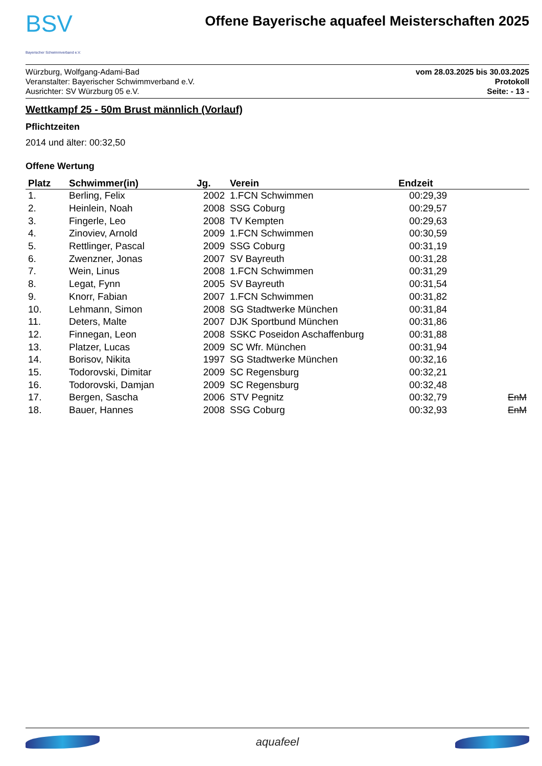BSV
Bayerischer Schwimmverband e.V.
Offene Bayerische aquafeel Meisterschaften 2025
Würzburg, Wolfgang-Adami-Bad
Veranstalter: Bayerischer Schwimmverband e.V.
Ausrichter: SV Würzburg 05 e.V.
vom 28.03.2025 bis 30.03.2025
Protokoll
Seite: - 13 -
Wettkampf 25 - 50m Brust männlich (Vorlauf)
Pflichtzeiten
2014 und älter: 00:32,50
Offene Wertung
| Platz | Schwimmer(in) | Jg. | Verein | Endzeit | |
| --- | --- | --- | --- | --- | --- |
| 1. | Berling, Felix | 2002 | 1.FCN Schwimmen | 00:29,39 | |
| 2. | Heinlein, Noah | 2008 | SSG Coburg | 00:29,57 | |
| 3. | Fingerle, Leo | 2008 | TV Kempten | 00:29,63 | |
| 4. | Zinoviev, Arnold | 2009 | 1.FCN Schwimmen | 00:30,59 | |
| 5. | Rettlinger, Pascal | 2009 | SSG Coburg | 00:31,19 | |
| 6. | Zwenzner, Jonas | 2007 | SV Bayreuth | 00:31,28 | |
| 7. | Wein, Linus | 2008 | 1.FCN Schwimmen | 00:31,29 | |
| 8. | Legat, Fynn | 2005 | SV Bayreuth | 00:31,54 | |
| 9. | Knorr, Fabian | 2007 | 1.FCN Schwimmen | 00:31,82 | |
| 10. | Lehmann, Simon | 2008 | SG Stadtwerke München | 00:31,84 | |
| 11. | Deters, Malte | 2007 | DJK Sportbund München | 00:31,86 | |
| 12. | Finnegan, Leon | 2008 | SSKC Poseidon Aschaffenburg | 00:31,88 | |
| 13. | Platzer, Lucas | 2009 | SC Wfr. München | 00:31,94 | |
| 14. | Borisov, Nikita | 1997 | SG Stadtwerke München | 00:32,16 | |
| 15. | Todorovski, Dimitar | 2009 | SC Regensburg | 00:32,21 | |
| 16. | Todorovski, Damjan | 2009 | SC Regensburg | 00:32,48 | |
| 17. | Bergen, Sascha | 2006 | STV Pegnitz | 00:32,79 | EnM |
| 18. | Bauer, Hannes | 2008 | SSG Coburg | 00:32,93 | EnM |
aquafeel